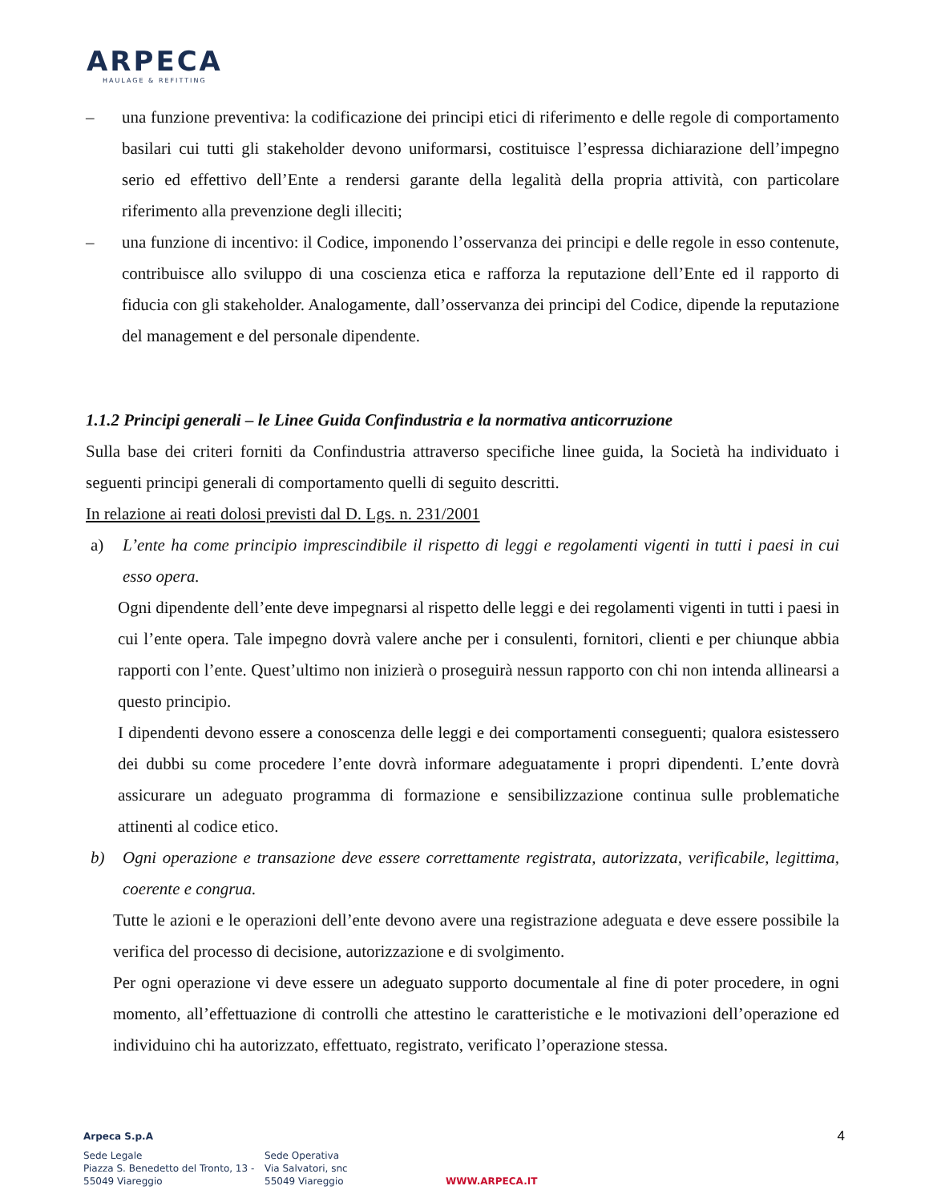ARPECA
HAULAGE & REFITTING
– una funzione preventiva: la codificazione dei principi etici di riferimento e delle regole di comportamento basilari cui tutti gli stakeholder devono uniformarsi, costituisce l’espressa dichiarazione dell’impegno serio ed effettivo dell’Ente a rendersi garante della legalità della propria attività, con particolare riferimento alla prevenzione degli illeciti;
– una funzione di incentivo: il Codice, imponendo l’osservanza dei principi e delle regole in esso contenute, contribuisce allo sviluppo di una coscienza etica e rafforza la reputazione dell’Ente ed il rapporto di fiducia con gli stakeholder. Analogamente, dall’osservanza dei principi del Codice, dipende la reputazione del management e del personale dipendente.
1.1.2 Principi generali – le Linee Guida Confindustria e la normativa anticorruzione
Sulla base dei criteri forniti da Confindustria attraverso specifiche linee guida, la Società ha individuato i seguenti principi generali di comportamento quelli di seguito descritti.
In relazione ai reati dolosi previsti dal D. Lgs. n. 231/2001
a) L’ente ha come principio imprescindibile il rispetto di leggi e regolamenti vigenti in tutti i paesi in cui esso opera.
Ogni dipendente dell’ente deve impegnarsi al rispetto delle leggi e dei regolamenti vigenti in tutti i paesi in cui l’ente opera. Tale impegno dovrà valere anche per i consulenti, fornitori, clienti e per chiunque abbia rapporti con l’ente. Quest’ultimo non inizierà o proseguirà nessun rapporto con chi non intenda allinearsi a questo principio.
I dipendenti devono essere a conoscenza delle leggi e dei comportamenti conseguenti; qualora esistessero dei dubbi su come procedere l’ente dovrà informare adeguatamente i propri dipendenti. L’ente dovrà assicurare un adeguato programma di formazione e sensibilizzazione continua sulle problematiche attinenti al codice etico.
b) Ogni operazione e transazione deve essere correttamente registrata, autorizzata, verificabile, legittima, coerente e congrua.
Tutte le azioni e le operazioni dell’ente devono avere una registrazione adeguata e deve essere possibile la verifica del processo di decisione, autorizzazione e di svolgimento.
Per ogni operazione vi deve essere un adeguato supporto documentale al fine di poter procedere, in ogni momento, all’effettuazione di controlli che attestino le caratteristiche e le motivazioni dell’operazione ed individuino chi ha autorizzato, effettuato, registrato, verificato l’operazione stessa.
Arpeca S.p.A 4
Sede Legale
Piazza S. Benedetto del Tronto, 13 -
55049 Viareggio
Sede Operativa
Via Salvatori, snc
55049 Viareggio
WWW.ARPECA.IT